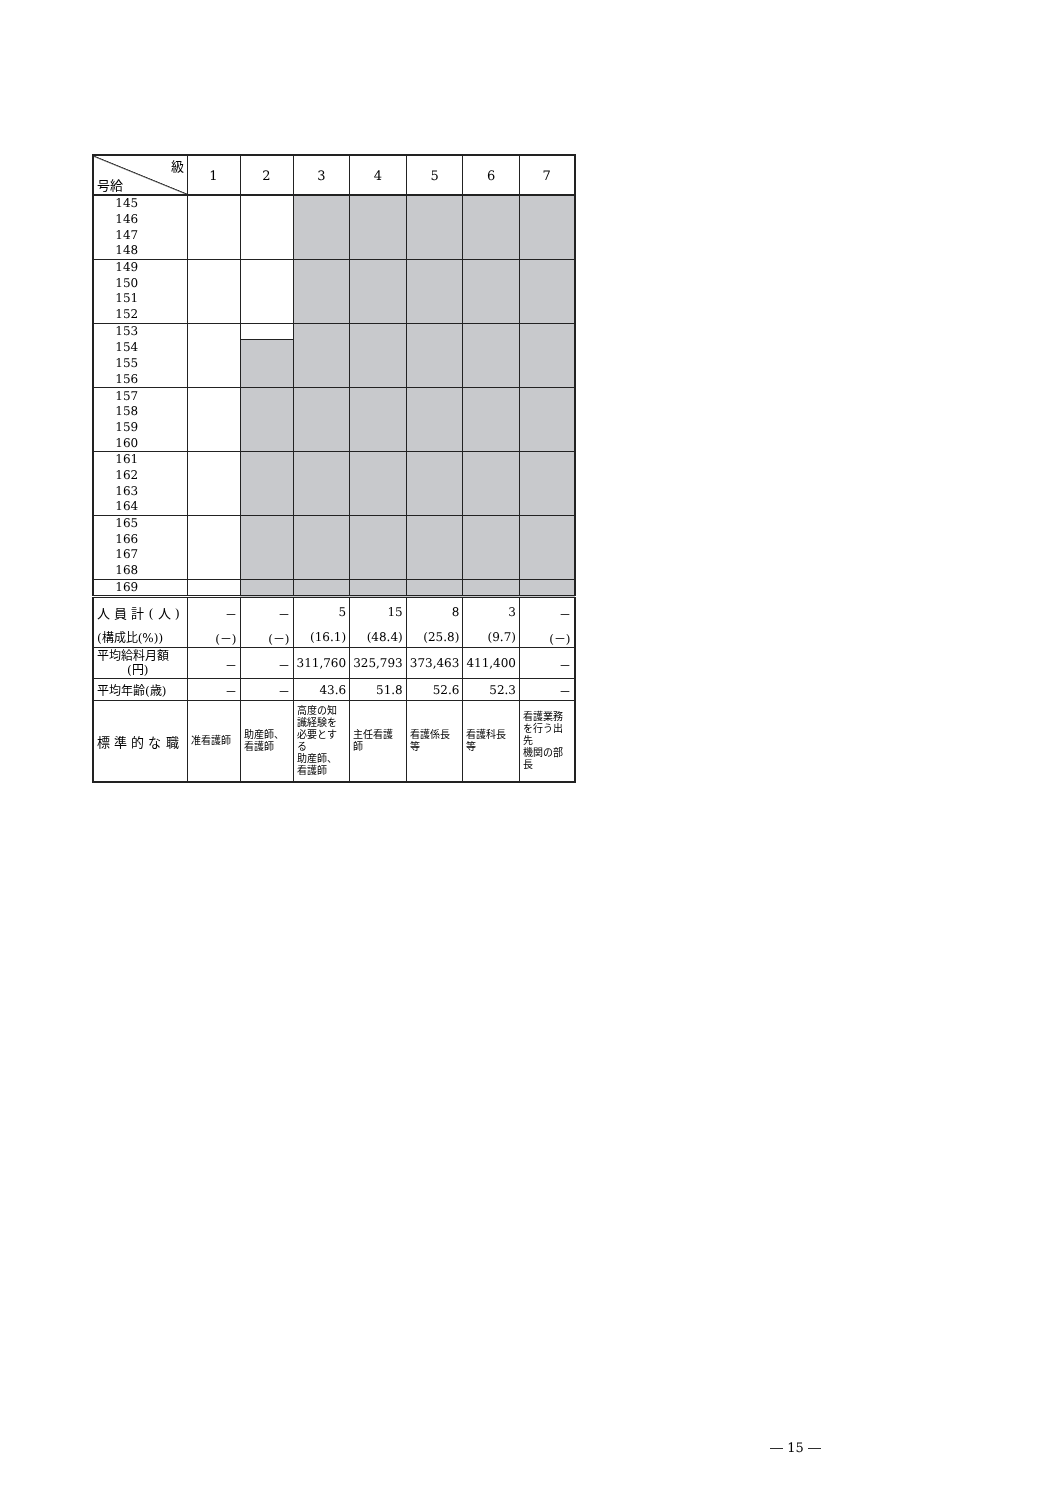| 級 号給 | 1 | 2 | 3 | 4 | 5 | 6 | 7 |
| --- | --- | --- | --- | --- | --- | --- | --- |
| 145 | | | | | | | |
| 146 | | | | | | | |
| 147 | | | | | | | |
| 148 | | | | | | | |
| 149 | | | | | | | |
| 150 | | | | | | | |
| 151 | | | | | | | |
| 152 | | | | | | | |
| 153 | | | | | | | |
| 154 | | | | | | | |
| 155 | | | | | | | |
| 156 | | | | | | | |
| 157 | | | | | | | |
| 158 | | | | | | | |
| 159 | | | | | | | |
| 160 | | | | | | | |
| 161 | | | | | | | |
| 162 | | | | | | | |
| 163 | | | | | | | |
| 164 | | | | | | | |
| 165 | | | | | | | |
| 166 | | | | | | | |
| 167 | | | | | | | |
| 168 | | | | | | | |
| 169 | | | | | | | |
| 人 員 計 ( 人 ) | － | － | 5 | 15 | 8 | 3 | － |
| (構成比(%)) | (－) | (－) | (16.1) | (48.4) | (25.8) | (9.7) | (－) |
| 平均給料月額 (円) | － | － | 311,760 | 325,793 | 373,463 | 411,400 | － |
| 平均年齢(歳) | － | － | 43.6 | 51.8 | 52.6 | 52.3 | － |
| 標 準 的 な 職 | 准看護師 | 助産師、 看護師 | 高度の知 識経験を 必要とする 助産師、 看護師 | 主任看護 師 | 看護係長 等 | 看護科長 等 | 看護業務 を行う出先 機関の部 長 |
― 15 ―